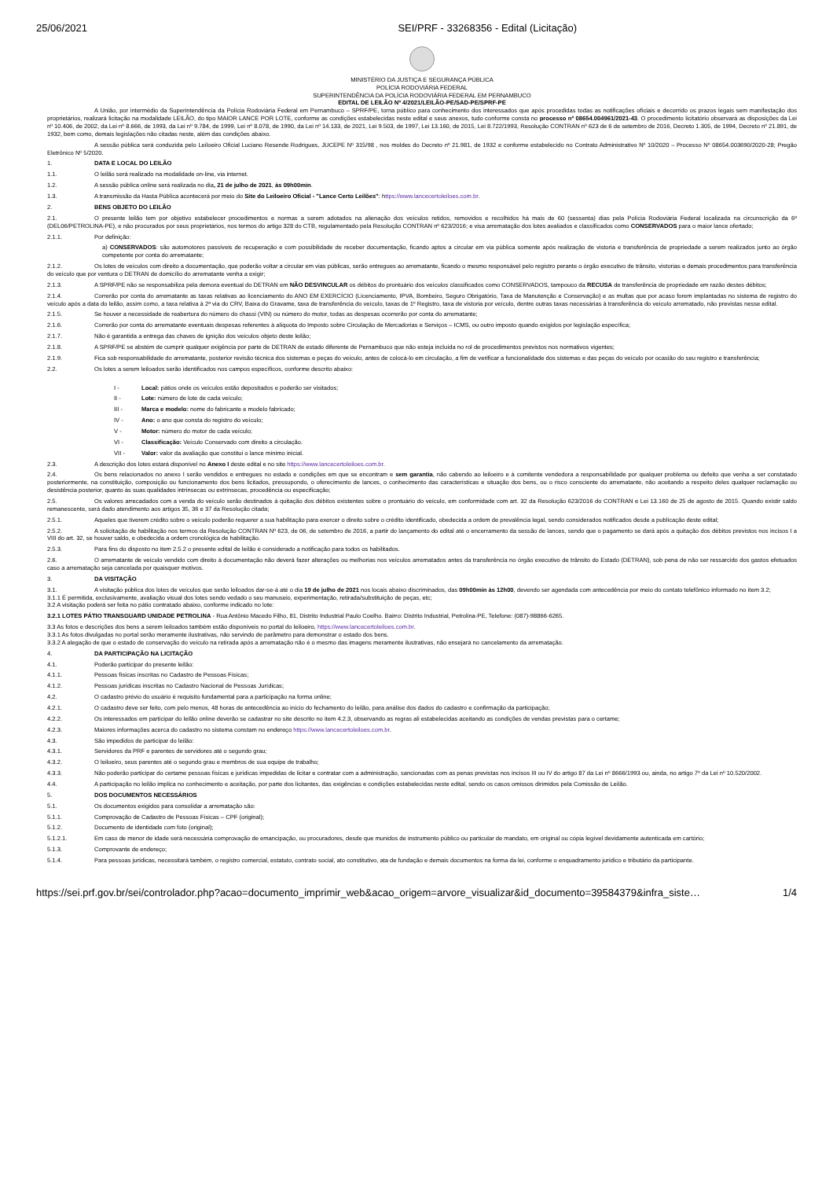25/06/2021 SEI/PRF - 33268356 - Edital (Licitação)
MINISTÉRIO DA JUSTIÇA E SEGURANÇA PÚBLICA
POLÍCIA RODOVIÁRIA FEDERAL
SUPERINTENDÊNCIA DA POLÍCIA RODOVIÁRIA FEDERAL EM PERNAMBUCO
EDITAL DE LEILÃO Nº 4/2021/LEILÃO-PE/SAD-PE/SPRF-PE
A União, por intermédio da Superintendência da Polícia Rodoviária Federal em Pernambuco – SPRF/PE, torna público para conhecimento dos interessados que após procedidas todas as notificações oficiais e decorrido os prazos legais sem manifestação dos proprietários, realizará licitação na modalidade LEILÃO, do tipo MAIOR LANCE POR LOTE, conforme as condições estabelecidas neste edital e seus anexos, tudo conforme consta no processo nº 08654.004961/2021-43. O procedimento licitatório observará as disposições da Lei nº 10.406, de 2002, da Lei nº 8.666, de 1993, da Lei nº 9.784, de 1999, Lei nº 8.078, de 1990, da Lei nº 14.133, de 2021, Lei 9.503, de 1997, Lei 13.160, de 2015, Lei 8.722/1993, Resolução CONTRAN nº 623 de 6 de setembro de 2016, Decreto 1.305, de 1994, Decreto nº 21.891, de 1932, bem como, demais legislações não citadas neste, além das condições abaixo.
A sessão pública será conduzida pelo Leiloeiro Oficial Luciano Resende Rodrigues, JUCEPE Nº 315/98 , nos moldes do Decreto nº 21.981, de 1932 e conforme estabelecido no Contrato Administrativo Nº 10/2020 – Processo Nº 08654.003690/2020-28; Pregão Eletrônico Nº 5/2020.
1. DATA E LOCAL DO LEILÃO
1.1. O leilão será realizado na modalidade on-line, via internet.
1.2. A sessão pública online será realizada no dia, 21 de julho de 2021, às 09h00min.
1.3. A transmissão da Hasta Pública acontecerá por meio do Site do Leiloeiro Oficial - "Lance Certo Leilões": https://www.lancecertoleiloes.com.br.
2. BENS OBJETO DO LEILÃO
2.1. O presente leilão tem por objetivo estabelecer procedimentos e normas a serem adotados na alienação dos veículos retidos, removidos e recolhidos há mais de 60 (sessenta) dias pela Polícia Rodoviária Federal localizada na circunscrição da 6ª (DEL06/PETROLINA-PE), e não procurados por seus proprietários, nos termos do artigo 328 do CTB, regulamentado pela Resolução CONTRAN nº 623/2016; e visa arrematação dos lotes avaliados e classificados como CONSERVADOS para o maior lance ofertado;
2.1.1. Por definição:
a) CONSERVADOS: são automotores passíveis de recuperação e com possibilidade de receber documentação, ficando aptos a circular em via pública somente após realização de vistoria e transferência de propriedade a serem realizados junto ao órgão competente por conta do arrematante;
2.1.2. Os lotes de veículos com direito a documentação, que poderão voltar a circular em vias públicas, serão entregues ao arrematante, ficando o mesmo responsável pelo registro perante o órgão executivo de trânsito, vistorias e demais procedimentos para transferência do veículo que por ventura o DETRAN de domicílio do arrematante venha a exigir;
2.1.3. A SPRF/PE não se responsabiliza pela demora eventual do DETRAN em NÃO DESVINCULAR os débitos do prontuário dos veículos classificados como CONSERVADOS, tampouco da RECUSA de transferência de propriedade em razão destes débitos;
2.1.4. Correrão por conta do arrematante as taxas relativas ao licenciamento do ANO EM EXERCÍCIO (Licenciamento, IPVA, Bombeiro, Seguro Obrigatório, Taxa de Manutenção e Conservação) e as multas que por acaso forem implantadas no sistema de registro do veículo após a data do leilão, assim como, a taxa relativa à 2ª via do CRV, Baixa do Gravame, taxa de transferência do veículo, taxas de 1º Registro, taxa de vistoria por veículo, dentre outras taxas necessárias à transferência do veículo arrematado, não previstas nesse edital.
2.1.5. Se houver a necessidade de reabertura do número do chassi (VIN) ou número do motor, todas as despesas ocorrerão por conta do arrematante;
2.1.6. Correrão por conta do arrematante eventuais despesas referentes à alíquota do Imposto sobre Circulação de Mercadorias e Serviços – ICMS, ou outro imposto quando exigidos por legislação específica;
2.1.7. Não é garantida a entrega das chaves de ignição dos veículos objeto deste leilão;
2.1.8. A SPRF/PE se abstém de cumprir qualquer exigência por parte de DETRAN de estado diferente de Pernambuco que não esteja incluída no rol de procedimentos previstos nos normativos vigentes;
2.1.9. Fica sob responsabilidade do arrematante, posterior revisão técnica dos sistemas e peças do veículo, antes de colocá-lo em circulação, a fim de verificar a funcionalidade dos sistemas e das peças do veículo por ocasião do seu registro e transferência;
2.2. Os lotes a serem leiloados serão identificados nos campos específicos, conforme descrito abaixo:
I - Local: pátios onde os veículos estão depositados e poderão ser visitados;
II - Lote: número de lote de cada veículo;
III - Marca e modelo: nome do fabricante e modelo fabricado;
IV - Ano: o ano que consta do registro do veículo;
V - Motor: número do motor de cada veículo;
VI - Classificação: Veículo Conservado com direito a circulação.
VII - Valor: valor da avaliação que constitui o lance mínimo inicial.
2.3. A descrição dos lotes estará disponível no Anexo I deste edital e no site https://www.lancecertoleiloes.com.br.
2.4. Os bens relacionados no anexo I serão vendidos e entregues no estado e condições em que se encontram e sem garantia, não cabendo ao leiloeiro e à comitente vendedora a responsabilidade por qualquer problema ou defeito que venha a ser constatado posteriormente, na constituição, composição ou funcionamento dos bens licitados, pressupondo, o oferecimento de lances, o conhecimento das características e situação dos bens, ou o risco consciente do arrematante, não aceitando a respeito deles qualquer reclamação ou desistência posterior, quanto às suas qualidades intrínsecas ou extrínsecas, procedência ou especificação;
2.5. Os valores arrecadados com a venda do veículo serão destinados à quitação dos débitos existentes sobre o prontuário do veículo, em conformidade com art. 32 da Resolução 623/2016 do CONTRAN e Lei 13.160 de 25 de agosto de 2015. Quando existir saldo remanescente, será dado atendimento aos artigos 35, 36 e 37 da Resolução citada;
2.5.1. Aqueles que tiverem crédito sobre o veículo poderão requerer a sua habilitação para exercer o direito sobre o crédito identificado, obedecida a ordem de prevalência legal, sendo considerados notificados desde a publicação deste edital;
2.5.2. A solicitação de habilitação nos termos da Resolução CONTRAN Nº 623, de 06, de setembro de 2016, a partir do lançamento do edital até o encerramento da sessão de lances, sendo que o pagamento se dará após a quitação dos débitos previstos nos incisos I a VIII do art. 32, se houver saldo, e obedecida a ordem cronológica de habilitação.
2.5.3. Para fins do disposto no item 2.5.2 o presente edital de leilão é considerado a notificação para todos os habilitados.
2.6. O arrematante de veículo vendido com direito à documentação não deverá fazer alterações ou melhorias nos veículos arrematados antes da transferência no órgão executivo de trânsito do Estado (DETRAN), sob pena de não ser ressarcido dos gastos efetuados caso a arrematação seja cancelada por quaisquer motivos.
3. DA VISITAÇÃO
3.1. A visitação pública dos lotes de veículos que serão leiloados dar-se-á até o dia 19 de julho de 2021 nos locais abaixo discriminados, das 09h00min às 12h00, devendo ser agendada com antecedência por meio do contato telefônico informado no item 3.2;
3.1.1 É permitida, exclusivamente, avaliação visual dos lotes sendo vedado o seu manuseio, experimentação, retirada/substituição de peças, etc;
3.2 A visitação poderá ser feita no pátio contratado abaixo, conforme indicado no lote:
3.2.1 LOTES PÁTIO TRANSGUARD UNIDADE PETROLINA - Rua Antônio Macedo Filho, 81, Distrito Industrial Paulo Coelho. Bairro: Distrito Industrial, Petrolina-PE, Telefone: (087)-98866-6265.
3.3 As fotos e descrições dos bens a serem leiloados também estão disponíveis no portal do leiloeiro, https://www.lancecertoleiloes.com.br.
3.3.1 As fotos divulgadas no portal serão meramente ilustrativas, não servindo de parâmetro para demonstrar o estado dos bens.
3.3.2 A alegação de que o estado de conservação do veículo na retirada após a arrematação não é o mesmo das imagens meramente ilustrativas, não ensejará no cancelamento da arrematação.
4. DA PARTICIPAÇÃO NA LICITAÇÃO
4.1. Poderão participar do presente leilão:
4.1.1. Pessoas físicas inscritas no Cadastro de Pessoas Físicas;
4.1.2. Pessoas jurídicas inscritas no Cadastro Nacional de Pessoas Jurídicas;
4.2. O cadastro prévio do usuário é requisito fundamental para a participação na forma online;
4.2.1. O cadastro deve ser feito, com pelo menos, 48 horas de antecedência ao início do fechamento do leilão, para análise dos dados do cadastro e confirmação da participação;
4.2.2. Os interessados em participar do leilão online deverão se cadastrar no site descrito no item 4.2.3, observando as regras ali estabelecidas aceitando as condições de vendas previstas para o certame;
4.2.3. Maiores informações acerca do cadastro no sistema constam no endereço https://www.lancecertoleiloes.com.br.
4.3. São impedidos de participar do leilão:
4.3.1. Servidores da PRF e parentes de servidores até o segundo grau;
4.3.2. O leiloeiro, seus parentes até o segundo grau e membros de sua equipe de trabalho;
4.3.3. Não poderão participar do certame pessoas físicas e jurídicas impedidas de licitar e contratar com a administração, sancionadas com as penas previstas nos incisos III ou IV do artigo 87 da Lei nº 8666/1993 ou, ainda, no artigo 7º da Lei nº 10.520/2002.
4.4. A participação no leilão implica no conhecimento e aceitação, por parte dos licitantes, das exigências e condições estabelecidas neste edital, sendo os casos omissos dirimidos pela Comissão de Leilão.
5. DOS DOCUMENTOS NECESSÁRIOS
5.1. Os documentos exigidos para consolidar a arrematação são:
5.1.1. Comprovação de Cadastro de Pessoas Físicas – CPF (original);
5.1.2. Documento de identidade com foto (original);
5.1.2.1. Em caso de menor de idade será necessária comprovação de emancipação, ou procuradores, desde que munidos de instrumento público ou particular de mandato, em original ou cópia legível devidamente autenticada em cartório;
5.1.3. Comprovante de endereço;
5.1.4. Para pessoas jurídicas, necessitará também, o registro comercial, estatuto, contrato social, ato constitutivo, ata de fundação e demais documentos na forma da lei, conforme o enquadramento jurídico e tributário da participante.
https://sei.prf.gov.br/sei/controlador.php?acao=documento_imprimir_web&acao_origem=arvore_visualizar&id_documento=39584379&infra_siste… 1/4